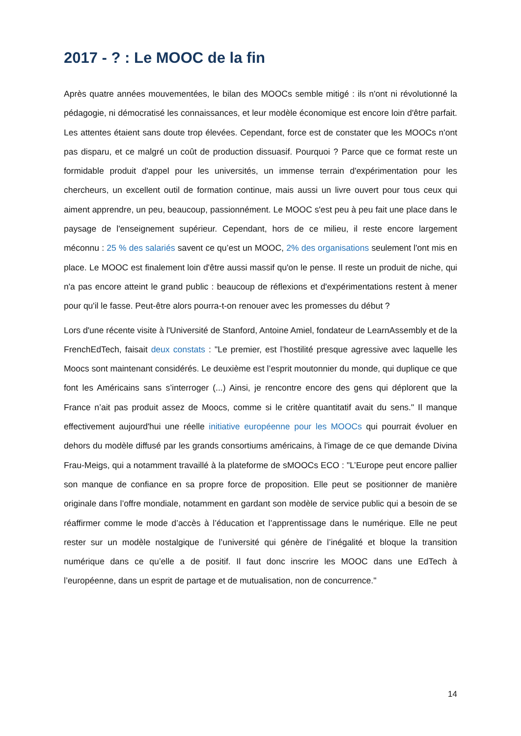2017 - ? : Le MOOC de la fin
Après quatre années mouvementées, le bilan des MOOCs semble mitigé : ils n'ont ni révolutionné la pédagogie, ni démocratisé les connaissances, et leur modèle économique est encore loin d'être parfait. Les attentes étaient sans doute trop élevées. Cependant, force est de constater que les MOOCs n'ont pas disparu, et ce malgré un coût de production dissuasif. Pourquoi ? Parce que ce format reste un formidable produit d'appel pour les universités, un immense terrain d'expérimentation pour les chercheurs, un excellent outil de formation continue, mais aussi un livre ouvert pour tous ceux qui aiment apprendre, un peu, beaucoup, passionnément. Le MOOC s'est peu à peu fait une place dans le paysage de l'enseignement supérieur. Cependant, hors de ce milieu, il reste encore largement méconnu : 25 % des salariés savent ce qu’est un MOOC, 2% des organisations seulement l'ont mis en place. Le MOOC est finalement loin d'être aussi massif qu'on le pense. Il reste un produit de niche, qui n'a pas encore atteint le grand public : beaucoup de réflexions et d'expérimentations restent à mener pour qu'il le fasse. Peut-être alors pourra-t-on renouer avec les promesses du début ?
Lors d'une récente visite à l'Université de Stanford, Antoine Amiel, fondateur de LearnAssembly et de la FrenchEdTech, faisait deux constats : "Le premier, est l’hostilité presque agressive avec laquelle les Moocs sont maintenant considérés. Le deuxième est l’esprit moutonnier du monde, qui duplique ce que font les Américains sans s’interroger (...) Ainsi, je rencontre encore des gens qui déplorent que la France n’ait pas produit assez de Moocs, comme si le critère quantitatif avait du sens." Il manque effectivement aujourd'hui une réelle initiative européenne pour les MOOCs qui pourrait évoluer en dehors du modèle diffusé par les grands consortiums américains, à l'image de ce que demande Divina Frau-Meigs, qui a notamment travaillé à la plateforme de sMOOCs ECO : "L’Europe peut encore pallier son manque de confiance en sa propre force de proposition. Elle peut se positionner de manière originale dans l’offre mondiale, notamment en gardant son modèle de service public qui a besoin de se réaffirmer comme le mode d’accès à l’éducation et l’apprentissage dans le numérique. Elle ne peut rester sur un modèle nostalgique de l’université qui génère de l’inégalité et bloque la transition numérique dans ce qu’elle a de positif. Il faut donc inscrire les MOOC dans une EdTech à l’européenne, dans un esprit de partage et de mutualisation, non de concurrence."
14